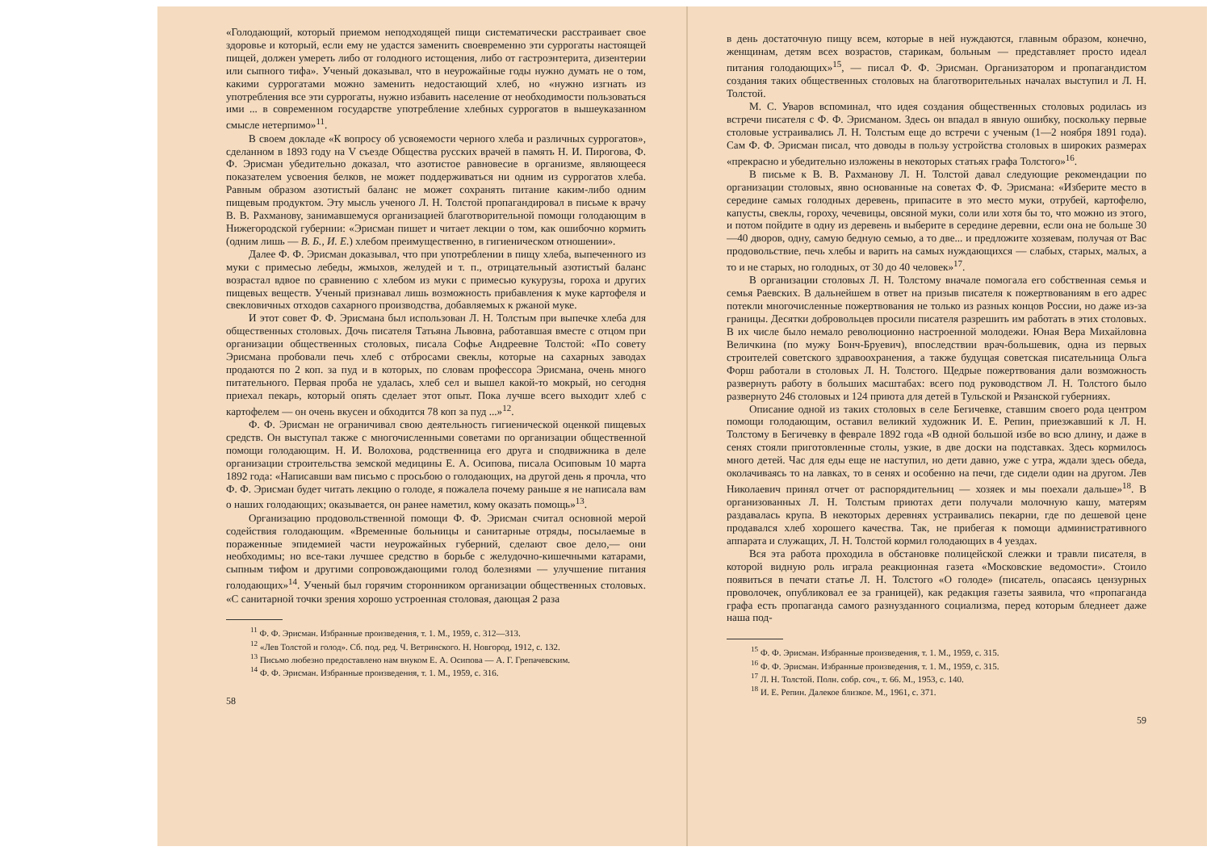«Голодающий, который приемом неподходящей пищи систематически расстраивает свое здоровье и который, если ему не удастся заменить своевременно эти суррогаты настоящей пищей, должен умереть либо от голодного истощения, либо от гастроэнтерита, дизентерии или сыпного тифа». Ученый доказывал, что в неурожайные годы нужно думать не о том, какими суррогатами можно заменить недостающий хлеб, но «нужно изгнать из употребления все эти суррогаты, нужно избавить население от необходимости пользоваться ими ... в современном государстве употребление хлебных суррогатов в вышеуказанном смысле нетерпимо»<sup>11</sup>.
В своем докладе «К вопросу об усвояемости черного хлеба и различных суррогатов», сделанном в 1893 году на V съезде Общества русских врачей в память Н. И. Пирогова, Ф. Ф. Эрисман убедительно доказал, что азотистое равновесие в организме, являющееся показателем усвоения белков, не может поддерживаться ни одним из суррогатов хлеба. Равным образом азотистый баланс не может сохранять питание каким-либо одним пищевым продуктом. Эту мысль ученого Л. Н. Толстой пропагандировал в письме к врачу В. В. Рахманову, занимавшемуся организацией благотворительной помощи голодающим в Нижегородской губернии: «Эрисман пишет и читает лекции о том, как ошибочно кормить (одним лишь — В. Б., И. Е.) хлебом преимущественно, в гигиеническом отношении».
Далее Ф. Ф. Эрисман доказывал, что при употреблении в пищу хлеба, выпеченного из муки с примесью лебеды, жмыхов, желудей и т. п., отрицательный азотистый баланс возрастал вдвое по сравнению с хлебом из муки с примесью кукурузы, гороха и других пищевых веществ. Ученый признавал лишь возможность прибавления к муке картофеля и свекловичных отходов сахарного производства, добавляемых к ржаной муке.
И этот совет Ф. Ф. Эрисмана был использован Л. Н. Толстым при выпечке хлеба для общественных столовых. Дочь писателя Татьяна Львовна, работавшая вместе с отцом при организации общественных столовых, писала Софье Андреевне Толстой: «По совету Эрисмана пробовали печь хлеб с отбросами свеклы, которые на сахарных заводах продаются по 2 коп. за пуд и в которых, по словам профессора Эрисмана, очень много питательного. Первая проба не удалась, хлеб сел и вышел какой-то мокрый, но сегодня приехал пекарь, который опять сделает этот опыт. Пока лучше всего выходит хлеб с картофелем — он очень вкусен и обходится 78 коп за пуд ...»<sup>12</sup>.
Ф. Ф. Эрисман не ограничивал свою деятельность гигиенической оценкой пищевых средств. Он выступал также с многочисленными советами по организации общественной помощи голодающим. Н. И. Волохова, родственница его друга и сподвижника в деле организации строительства земской медицины Е. А. Осипова, писала Осиповым 10 марта 1892 года: «Написавши вам письмо с просьбою о голодающих, на другой день я прочла, что Ф. Ф. Эрисман будет читать лекцию о голоде, я пожалела почему раньше я не написала вам о наших голодающих; оказывается, он ранее наметил, кому оказать помощь»<sup>13</sup>.
Организацию продовольственной помощи Ф. Ф. Эрисман считал основной мерой содействия голодающим. «Временные больницы и санитарные отряды, посылаемые в пораженные эпидемией части неурожайных губерний, сделают свое дело,— они необходимы; но все-таки лучшее средство в борьбе с желудочно-кишечными катарами, сыпным тифом и другими сопровождающими голод болезнями — улучшение питания голодающих»<sup>14</sup>. Ученый был горячим сторонником организации общественных столовых. «С санитарной точки зрения хорошо устроенная столовая, дающая 2 раза
<sup>11</sup> Ф. Ф. Эрисман. Избранные произведения, т. 1. М., 1959, с. 312—313.
<sup>12</sup> «Лев Толстой и голод». Сб. под. ред. Ч. Ветринского. Н. Новгород, 1912, с. 132.
<sup>13</sup> Письмо любезно предоставлено нам внуком Е. А. Осипова — А. Г. Грепачевским.
<sup>14</sup> Ф. Ф. Эрисман. Избранные произведения, т. 1. М., 1959, с. 316.
58
в день достаточную пищу всем, которые в ней нуждаются, главным образом, конечно, женщинам, детям всех возрастов, старикам, больным — представляет просто идеал питания голодающих»<sup>15</sup>, — писал Ф. Ф. Эрисман. Организатором и пропагандистом создания таких общественных столовых на благотворительных началах выступил и Л. Н. Толстой.
М. С. Уваров вспоминал, что идея создания общественных столовых родилась из встречи писателя с Ф. Ф. Эрисманом. Здесь он впадал в явную ошибку, поскольку первые столовые устраивались Л. Н. Толстым еще до встречи с ученым (1—2 ноября 1891 года). Сам Ф. Ф. Эрисман писал, что доводы в пользу устройства столовых в широких размерах «прекрасно и убедительно изложены в некоторых статьях графа Толстого»<sup>16</sup>.
В письме к В. В. Рахманову Л. Н. Толстой давал следующие рекомендации по организации столовых, явно основанные на советах Ф. Ф. Эрисмана: «Изберите место в середине самых голодных деревень, припасите в это место муки, отрубей, картофелю, капусты, свеклы, гороху, чечевицы, овсяной муки, соли или хотя бы то, что можно из этого, и потом пойдите в одну из деревень и выберите в середине деревни, если она не больше 30—40 дворов, одну, самую бедную семью, а то две... и предложите хозяевам, получая от Вас продовольствие, печь хлебы и варить на самых нуждающихся — слабых, старых, малых, а то и не старых, но голодных, от 30 до 40 человек»<sup>17</sup>.
В организации столовых Л. Н. Толстому вначале помогала его собственная семья и семья Раевских. В дальнейшем в ответ на призыв писателя к пожертвованиям в его адрес потекли многочисленные пожертвования не только из разных концов России, но даже из-за границы. Десятки добровольцев просили писателя разрешить им работать в этих столовых. В их числе было немало революционно настроенной молодежи. Юная Вера Михайловна Величкина (по мужу Бонч-Бруевич), впоследствии врач-большевик, одна из первых строителей советского здравоохранения, а также будущая советская писательница Ольга Форш работали в столовых Л. Н. Толстого. Щедрые пожертвования дали возможность развернуть работу в больших масштабах: всего под руководством Л. Н. Толстого было развернуто 246 столовых и 124 приюта для детей в Тульской и Рязанской губерниях.
Описание одной из таких столовых в селе Бегичевке, ставшим своего рода центром помощи голодающим, оставил великий художник И. Е. Репин, приезжавший к Л. Н. Толстому в Бегичевку в феврале 1892 года «В одной большой избе во всю длину, и даже в сенях стояли приготовленные столы, узкие, в две доски на подставках. Здесь кормилось много детей. Час для еды еще не наступил, но дети давно, уже с утра, ждали здесь обеда, околачиваясь то на лавках, то в сенях и особенно на печи, где сидели один на другом. Лев Николаевич принял отчет от распорядительниц — хозяек и мы поехали дальше»<sup>18</sup>. В организованных Л. Н. Толстым приютах дети получали молочную кашу, матерям раздавалась крупа. В некоторых деревнях устраивались пекарни, где по дешевой цене продавался хлеб хорошего качества. Так, не прибегая к помощи административного аппарата и служащих, Л. Н. Толстой кормил голодающих в 4 уездах.
Вся эта работа проходила в обстановке полицейской слежки и травли писателя, в которой видную роль играла реакционная газета «Московские ведомости». Стоило появиться в печати статье Л. Н. Толстого «О голоде» (писатель, опасаясь цензурных проволочек, опубликовал ее за границей), как редакция газеты заявила, что «пропаганда графа есть пропаганда самого разнузданного социализма, перед которым бледнеет даже наша под-
<sup>15</sup> Ф. Ф. Эрисман. Избранные произведения, т. 1. М., 1959, с. 315.
<sup>16</sup> Ф. Ф. Эрисман. Избранные произведения, т. 1. М., 1959, с. 315.
<sup>17</sup> Л. Н. Толстой. Полн. собр. соч., т. 66. М., 1953, с. 140.
<sup>18</sup> И. Е. Репин. Далекое близкое. М., 1961, с. 371.
59